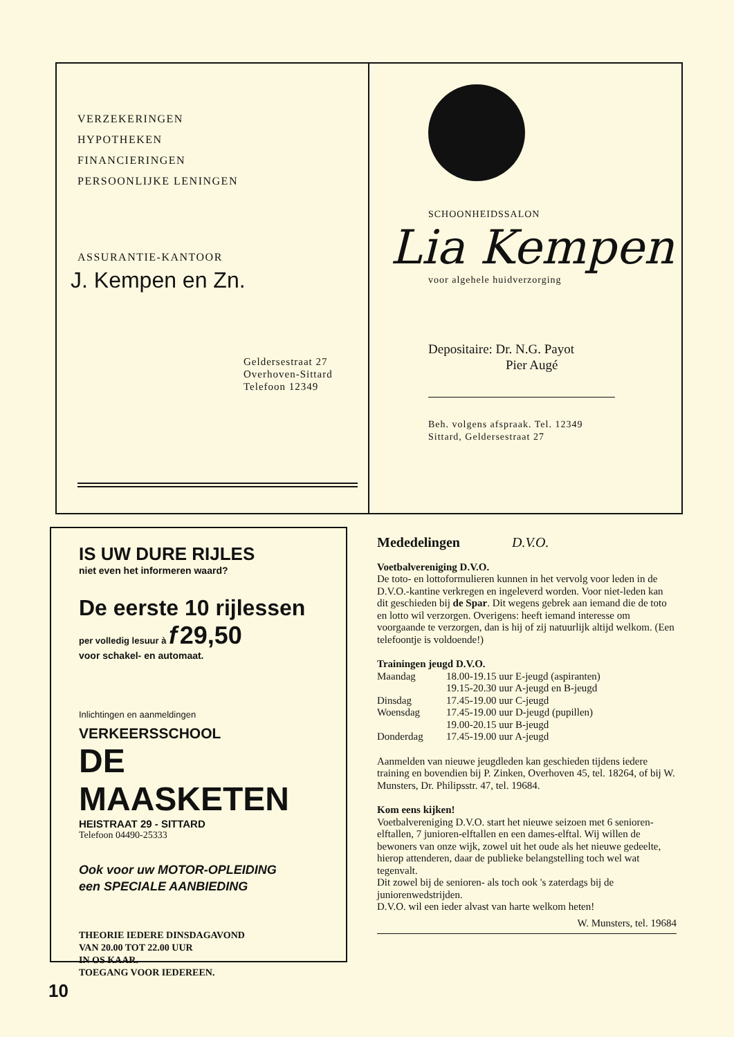VERZEKERINGEN
HYPOTHEKEN
FINANCIERINGEN
PERSOONLIJKE LENINGEN
ASSURANTIE-KANTOOR
J. Kempen en Zn.
Geldersestraat 27
Overhoven-Sittard
Telefoon 12349
SCHOONHEIDSSALON
Lia Kempen
voor algehele huidverzorging
Depositaire: Dr. N.G. Payot
Pier Augé
Beh. volgens afspraak. Tel. 12349
Sittard, Geldersestraat 27
IS UW DURE RIJLES
niet even het informeren waard?
De eerste 10 rijlessen
per volledig lesuur à f 29,50
voor schakel- en automaat.
Inlichtingen en aanmeldingen
VERKEERSSCHOOL
DE MAASKETEN
HEISTRAAT 29 - SITTARD
Telefoon 04490-25333
Ook voor uw MOTOR-OPLEIDING
een SPECIALE AANBIEDING
THEORIE IEDERE DINSDAGAVOND
VAN 20.00 TOT 22.00 UUR
IN OS KAAR.
TOEGANG VOOR IEDEREEN.
Mededelingen D.V.O.
Voetbalvereniging D.V.O.
De toto- en lottoformulieren kunnen in het vervolg voor leden in de D.V.O.-kantine verkregen en ingeleverd worden. Voor niet-leden kan dit geschieden bij de Spar. Dit wegens gebrek aan iemand die de toto en lotto wil verzorgen. Overigens: heeft iemand interesse om voorgaande te verzorgen, dan is hij of zij natuurlijk altijd welkom. (Een telefoontje is voldoende!)
Trainingen jeugd D.V.O.
| Maandag | 18.00-19.15 uur E-jeugd (aspiranten) |
| | 19.15-20.30 uur A-jeugd en B-jeugd |
| Dinsdag | 17.45-19.00 uur C-jeugd |
| Woensdag | 17.45-19.00 uur D-jeugd (pupillen) |
| | 19.00-20.15 uur B-jeugd |
| Donderdag | 17.45-19.00 uur A-jeugd |
Aanmelden van nieuwe jeugdleden kan geschieden tijdens iedere training en bovendien bij P. Zinken, Overhoven 45, tel. 18264, of bij W. Munsters, Dr. Philipsstr. 47, tel. 19684.
Kom eens kijken!
Voetbalvereniging D.V.O. start het nieuwe seizoen met 6 senioren-elftallen, 7 junioren-elftallen en een dames-elftal. Wij willen de bewoners van onze wijk, zowel uit het oude als het nieuwe gedeelte, hierop attenderen, daar de publieke belangstelling toch wel wat tegenvalt.
Dit zowel bij de senioren- als toch ook 's zaterdags bij de juniorenwedstrijden.
D.V.O. wil een ieder alvast van harte welkom heten!
W. Munsters, tel. 19684
10